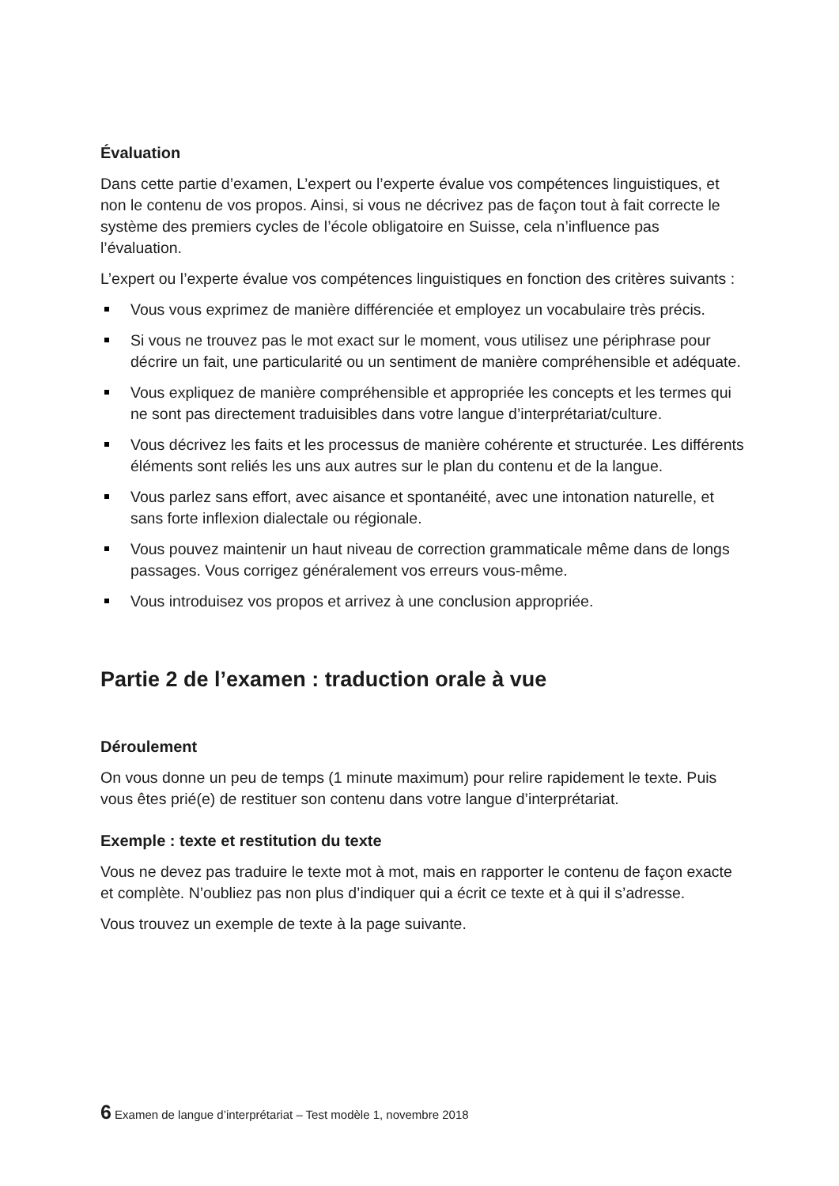Évaluation
Dans cette partie d’examen, L’expert ou l’experte évalue vos compétences linguistiques, et non le contenu de vos propos. Ainsi, si vous ne décrivez pas de façon tout à fait correcte le système des premiers cycles de l’école obligatoire en Suisse, cela n’influence pas l’évaluation.
L’expert ou l’experte évalue vos compétences linguistiques en fonction des critères suivants :
Vous vous exprimez de manière différenciée et employez un vocabulaire très précis.
Si vous ne trouvez pas le mot exact sur le moment, vous utilisez une périphrase pour décrire un fait, une particularité ou un sentiment de manière compréhensible et adéquate.
Vous expliquez de manière compréhensible et appropriée les concepts et les termes qui ne sont pas directement traduisibles dans votre langue d’interprétariat/culture.
Vous décrivez les faits et les processus de manière cohérente et structurée. Les différents éléments sont reliés les uns aux autres sur le plan du contenu et de la langue.
Vous parlez sans effort, avec aisance et spontanéité, avec une intonation naturelle, et sans forte inflexion dialectale ou régionale.
Vous pouvez maintenir un haut niveau de correction grammaticale même dans de longs passages. Vous corrigez généralement vos erreurs vous-même.
Vous introduisez vos propos et arrivez à une conclusion appropriée.
Partie 2 de l’examen : traduction orale à vue
Déroulement
On vous donne un peu de temps (1 minute maximum) pour relire rapidement le texte. Puis vous êtes prié(e) de restituer son contenu dans votre langue d’interprétariat.
Exemple : texte et restitution du texte
Vous ne devez pas traduire le texte mot à mot, mais en rapporter le contenu de façon exacte et complète. N’oubliez pas non plus d’indiquer qui a écrit ce texte et à qui il s’adresse.
Vous trouvez un exemple de texte à la page suivante.
6 Examen de langue d’interprétariat – Test modèle 1, novembre 2018